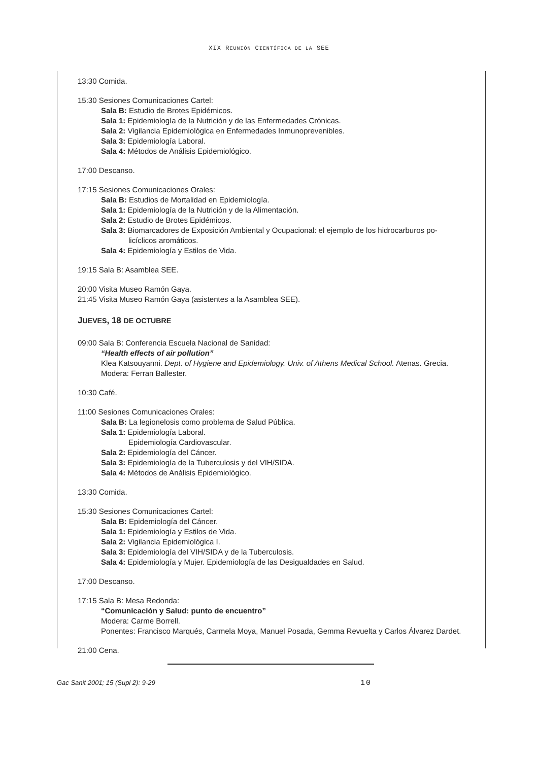XIX REUNIÓN CIENTÍFICA DE LA SEE
13:30 Comida.
15:30 Sesiones Comunicaciones Cartel:
Sala B: Estudio de Brotes Epidémicos.
Sala 1: Epidemiología de la Nutrición y de las Enfermedades Crónicas.
Sala 2: Vigilancia Epidemiológica en Enfermedades Inmunoprevenibles.
Sala 3: Epidemiología Laboral.
Sala 4: Métodos de Análisis Epidemiológico.
17:00 Descanso.
17:15 Sesiones Comunicaciones Orales:
Sala B: Estudios de Mortalidad en Epidemiología.
Sala 1: Epidemiología de la Nutrición y de la Alimentación.
Sala 2: Estudio de Brotes Epidémicos.
Sala 3: Biomarcadores de Exposición Ambiental y Ocupacional: el ejemplo de los hidrocarburos po-
licíclicos aromáticos.
Sala 4: Epidemiología y Estilos de Vida.
19:15 Sala B: Asamblea SEE.
20:00 Visita Museo Ramón Gaya.
21:45 Visita Museo Ramón Gaya (asistentes a la Asamblea SEE).
JUEVES, 18 DE OCTUBRE
09:00 Sala B: Conferencia Escuela Nacional de Sanidad:
“Health effects of air pollution”
Klea Katsouyanni. Dept. of Hygiene and Epidemiology. Univ. of Athens Medical School. Atenas. Grecia.
Modera: Ferran Ballester.
10:30 Café.
11:00 Sesiones Comunicaciones Orales:
Sala B: La legionelosis como problema de Salud Pública.
Sala 1: Epidemiología Laboral.
Epidemiología Cardiovascular.
Sala 2: Epidemiología del Cáncer.
Sala 3: Epidemiología de la Tuberculosis y del VIH/SIDA.
Sala 4: Métodos de Análisis Epidemiológico.
13:30 Comida.
15:30 Sesiones Comunicaciones Cartel:
Sala B: Epidemiología del Cáncer.
Sala 1: Epidemiología y Estilos de Vida.
Sala 2: Vigilancia Epidemiológica I.
Sala 3: Epidemiología del VIH/SIDA y de la Tuberculosis.
Sala 4: Epidemiología y Mujer. Epidemiología de las Desigualdades en Salud.
17:00 Descanso.
17:15 Sala B: Mesa Redonda:
“Comunicación y Salud: punto de encuentro”
Modera: Carme Borrell.
Ponentes: Francisco Marqués, Carmela Moya, Manuel Posada, Gemma Revuelta y Carlos Álvarez Dardet.
21:00 Cena.
Gac Sanit 2001; 15 (Supl 2): 9-29 10